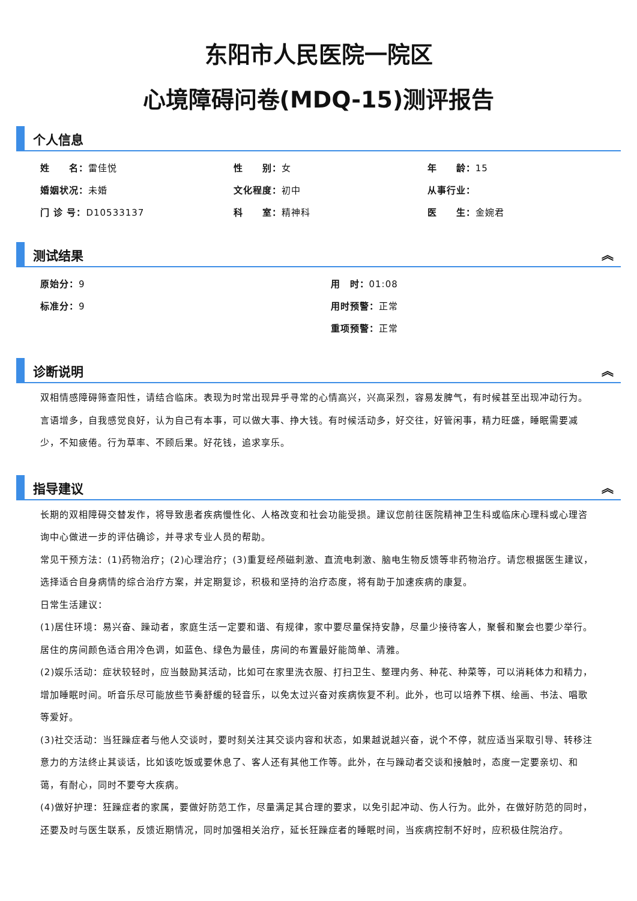东阳市人民医院一院区
心境障碍问卷(MDQ-15)测评报告
个人信息
姓　　名：雷佳悦
性　　别：女
年　　龄：15
婚姻状况：未婚
文化程度：初中
从事行业：
门 诊 号：D10533137
科　　室：精神科
医　　生：金婉君
测试结果 ︽
原始分：9
用　时：01:08
标准分：9
用时预警：正常
重项预警：正常
诊断说明 ︽
双相情感障碍筛查阳性，请结合临床。表现为时常出现异乎寻常的心情高兴，兴高采烈，容易发脾气，有时候甚至出现冲动行为。言语增多，自我感觉良好，认为自己有本事，可以做大事、挣大钱。有时候活动多，好交往，好管闲事，精力旺盛，睡眠需要减少，不知疲倦。行为草率、不顾后果。好花钱，追求享乐。
指导建议 ︽
长期的双相障碍交替发作，将导致患者疾病慢性化、人格改变和社会功能受损。建议您前往医院精神卫生科或临床心理科或心理咨询中心做进一步的评估确诊，并寻求专业人员的帮助。
常见干预方法：(1)药物治疗；(2)心理治疗；(3)重复经颅磁刺激、直流电刺激、脑电生物反馈等非药物治疗。请您根据医生建议，选择适合自身病情的综合治疗方案，并定期复诊，积极和坚持的治疗态度，将有助于加速疾病的康复。
日常生活建议：
(1)居住环境：易兴奋、躁动者，家庭生活一定要和谐、有规律，家中要尽量保持安静，尽量少接待客人，聚餐和聚会也要少举行。居住的房间颜色适合用冷色调，如蓝色、绿色为最佳，房间的布置最好能简单、清雅。
(2)娱乐活动：症状较轻时，应当鼓励其活动，比如可在家里洗衣服、打扫卫生、整理内务、种花、种菜等，可以消耗体力和精力，增加睡眠时间。听音乐尽可能放些节奏舒缓的轻音乐，以免太过兴奋对疾病恢复不利。此外，也可以培养下棋、绘画、书法、唱歌等爱好。
(3)社交活动：当狂躁症者与他人交谈时，要时刻关注其交谈内容和状态，如果越说越兴奋，说个不停，就应适当采取引导、转移注意力的方法终止其谈话，比如该吃饭或要休息了、客人还有其他工作等。此外，在与躁动者交谈和接触时，态度一定要亲切、和蔼，有耐心，同时不要夸大疾病。
(4)做好护理：狂躁症者的家属，要做好防范工作，尽量满足其合理的要求，以免引起冲动、伤人行为。此外，在做好防范的同时，还要及时与医生联系，反馈近期情况，同时加强相关治疗，延长狂躁症者的睡眠时间，当疾病控制不好时，应积极住院治疗。